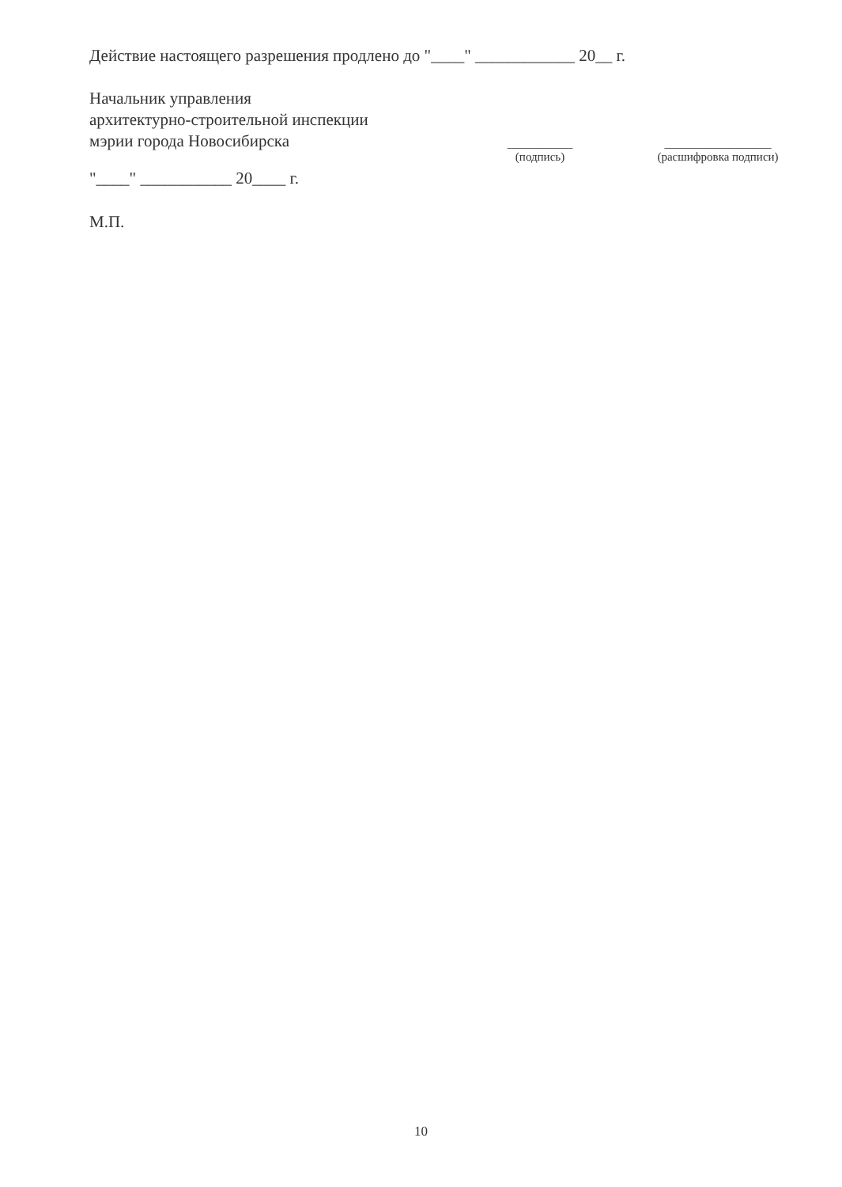Действие настоящего разрешения продлено до "____" ____________ 20__ г.
Начальник управления
архитектурно-строительной инспекции
мэрии города Новосибирска
"____" ___________ 20____ г.
М.П.
___________
(подпись)
__________________
(расшифровка подписи)
10